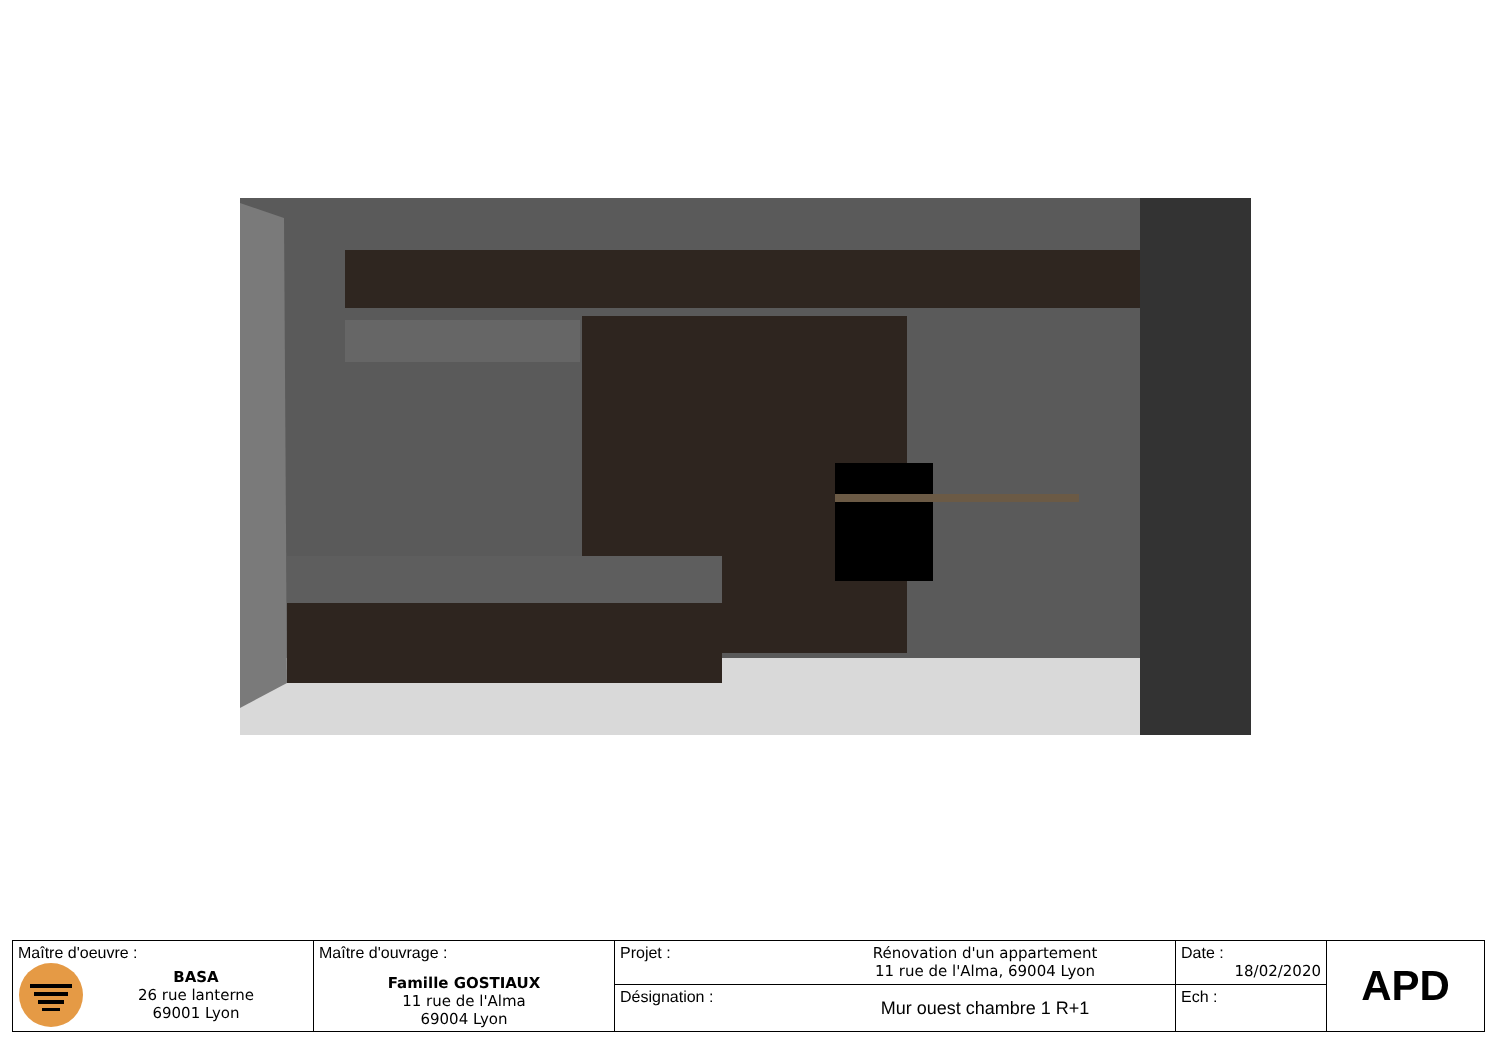| Maître d'oeuvre : BASA 26 rue lanterne 69001 Lyon | Maître d'ouvrage : Famille GOSTIAUX 11 rue de l'Alma 69004 Lyon | Projet : | Rénovation d'un appartement 11 rue de l'Alma, 69004 Lyon | Date : 18/02/2020 | APD |
| | | Désignation : | Mur ouest chambre 1 R+1 | Ech : | |